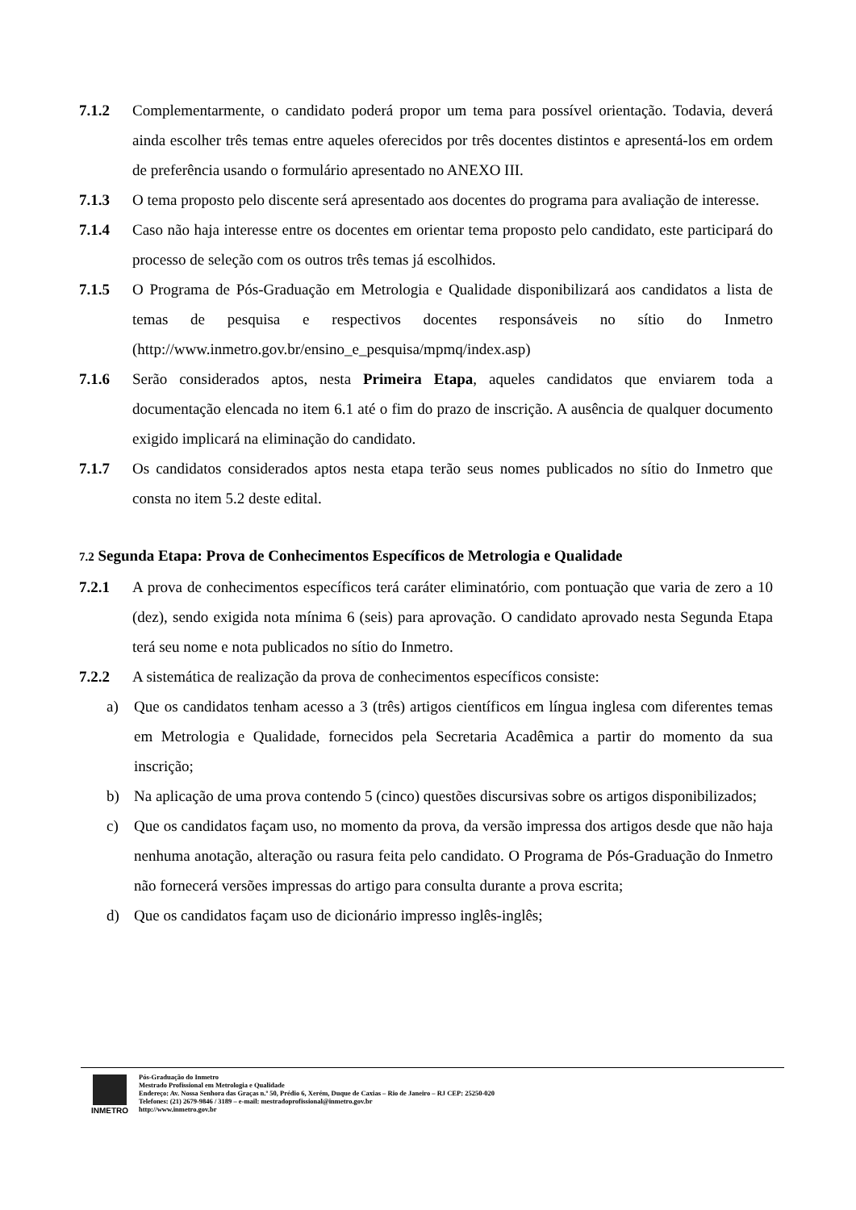7.1.2 Complementarmente, o candidato poderá propor um tema para possível orientação. Todavia, deverá ainda escolher três temas entre aqueles oferecidos por três docentes distintos e apresentá-los em ordem de preferência usando o formulário apresentado no ANEXO III.
7.1.3 O tema proposto pelo discente será apresentado aos docentes do programa para avaliação de interesse.
7.1.4 Caso não haja interesse entre os docentes em orientar tema proposto pelo candidato, este participará do processo de seleção com os outros três temas já escolhidos.
7.1.5 O Programa de Pós-Graduação em Metrologia e Qualidade disponibilizará aos candidatos a lista de temas de pesquisa e respectivos docentes responsáveis no sítio do Inmetro (http://www.inmetro.gov.br/ensino_e_pesquisa/mpmq/index.asp)
7.1.6 Serão considerados aptos, nesta Primeira Etapa, aqueles candidatos que enviarem toda a documentação elencada no item 6.1 até o fim do prazo de inscrição. A ausência de qualquer documento exigido implicará na eliminação do candidato.
7.1.7 Os candidatos considerados aptos nesta etapa terão seus nomes publicados no sítio do Inmetro que consta no item 5.2 deste edital.
7.2 Segunda Etapa: Prova de Conhecimentos Específicos de Metrologia e Qualidade
7.2.1 A prova de conhecimentos específicos terá caráter eliminatório, com pontuação que varia de zero a 10 (dez), sendo exigida nota mínima 6 (seis) para aprovação. O candidato aprovado nesta Segunda Etapa terá seu nome e nota publicados no sítio do Inmetro.
7.2.2 A sistemática de realização da prova de conhecimentos específicos consiste:
a) Que os candidatos tenham acesso a 3 (três) artigos científicos em língua inglesa com diferentes temas em Metrologia e Qualidade, fornecidos pela Secretaria Acadêmica a partir do momento da sua inscrição;
b) Na aplicação de uma prova contendo 5 (cinco) questões discursivas sobre os artigos disponibilizados;
c) Que os candidatos façam uso, no momento da prova, da versão impressa dos artigos desde que não haja nenhuma anotação, alteração ou rasura feita pelo candidato. O Programa de Pós-Graduação do Inmetro não fornecerá versões impressas do artigo para consulta durante a prova escrita;
d) Que os candidatos façam uso de dicionário impresso inglês-inglês;
INMETRO
Pós-Graduação do Inmetro
Mestrado Profissional em Metrologia e Qualidade
Endereço: Av. Nossa Senhora das Graças n.º 50, Prédio 6, Xerém, Duque de Caxias – Rio de Janeiro – RJ CEP: 25250-020
Telefones: (21) 2679-9846 / 3189 – e-mail: mestradoprofissional@inmetro.gov.br
http://www.inmetro.gov.br